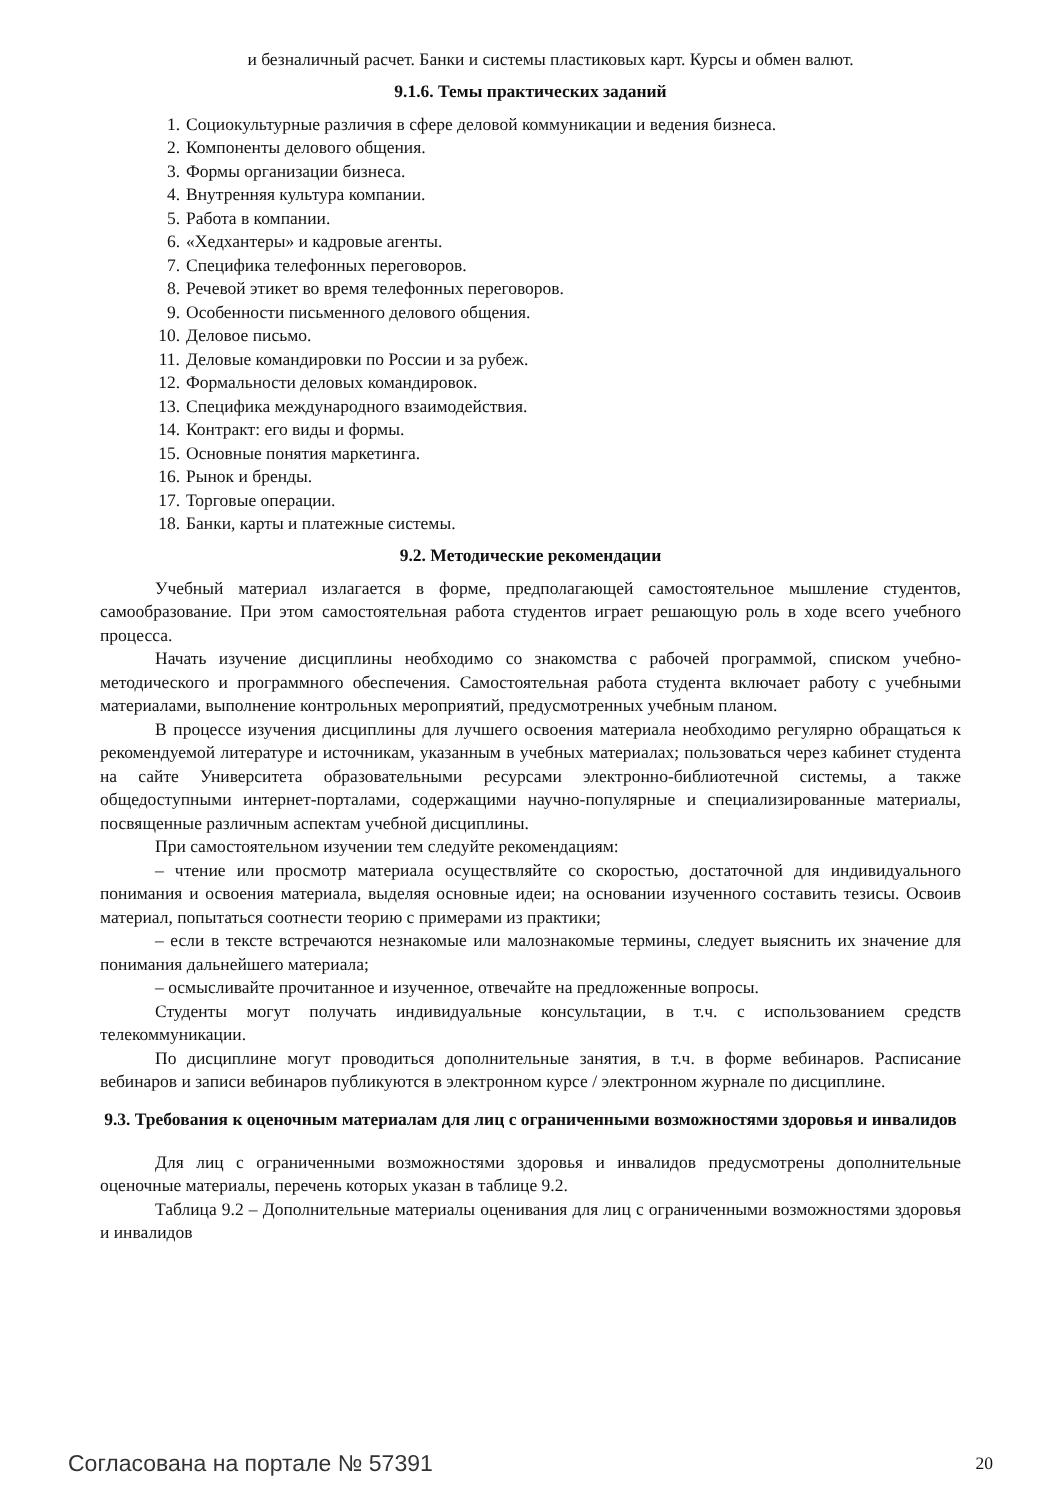и безналичный расчет. Банки и системы пластиковых карт. Курсы и обмен валют.
9.1.6. Темы практических заданий
1. Социокультурные различия в сфере деловой коммуникации и ведения бизнеса.
2. Компоненты делового общения.
3. Формы организации бизнеса.
4. Внутренняя культура компании.
5. Работа в компании.
6. «Хедхантеры» и кадровые агенты.
7. Специфика телефонных переговоров.
8. Речевой этикет во время телефонных переговоров.
9. Особенности письменного делового общения.
10. Деловое письмо.
11. Деловые командировки по России и за рубеж.
12. Формальности деловых командировок.
13. Специфика международного взаимодействия.
14. Контракт: его виды и формы.
15. Основные понятия маркетинга.
16. Рынок и бренды.
17. Торговые операции.
18. Банки, карты и платежные системы.
9.2. Методические рекомендации
Учебный материал излагается в форме, предполагающей самостоятельное мышление студентов, самообразование. При этом самостоятельная работа студентов играет решающую роль в ходе всего учебного процесса.
Начать изучение дисциплины необходимо со знакомства с рабочей программой, списком учебно-методического и программного обеспечения. Самостоятельная работа студента включает работу с учебными материалами, выполнение контрольных мероприятий, предусмотренных учебным планом.
В процессе изучения дисциплины для лучшего освоения материала необходимо регулярно обращаться к рекомендуемой литературе и источникам, указанным в учебных материалах; пользоваться через кабинет студента на сайте Университета образовательными ресурсами электронно-библиотечной системы, а также общедоступными интернет-порталами, содержащими научно-популярные и специализированные материалы, посвященные различным аспектам учебной дисциплины.
При самостоятельном изучении тем следуйте рекомендациям:
– чтение или просмотр материала осуществляйте со скоростью, достаточной для индивидуального понимания и освоения материала, выделяя основные идеи; на основании изученного составить тезисы. Освоив материал, попытаться соотнести теорию с примерами из практики;
– если в тексте встречаются незнакомые или малознакомые термины, следует выяснить их значение для понимания дальнейшего материала;
– осмысливайте прочитанное и изученное, отвечайте на предложенные вопросы.
Студенты могут получать индивидуальные консультации, в т.ч. с использованием средств телекоммуникации.
По дисциплине могут проводиться дополнительные занятия, в т.ч. в форме вебинаров. Расписание вебинаров и записи вебинаров публикуются в электронном курсе / электронном журнале по дисциплине.
9.3. Требования к оценочным материалам для лиц с ограниченными возможностями здоровья и инвалидов
Для лиц с ограниченными возможностями здоровья и инвалидов предусмотрены дополнительные оценочные материалы, перечень которых указан в таблице 9.2.
Таблица 9.2 – Дополнительные материалы оценивания для лиц с ограниченными возможностями здоровья и инвалидов
Согласована на портале № 57391 20